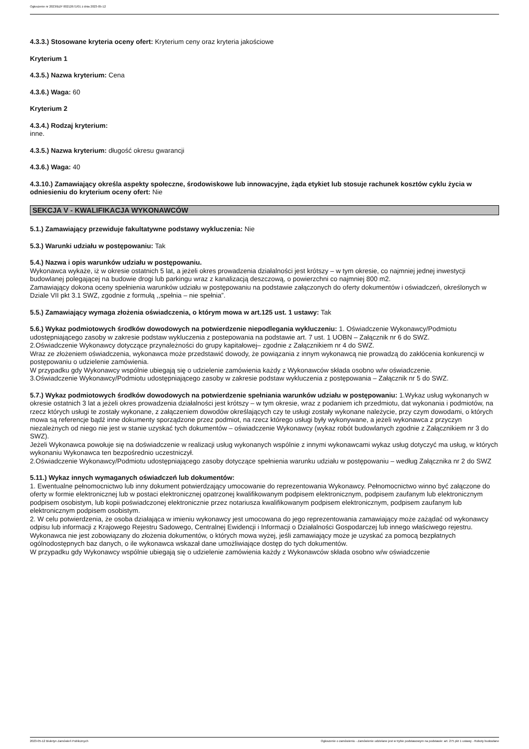Ogłoszenie nr 2023/BZP 00212671/01 z dnia 2023-05-12
4.3.3.) Stosowane kryteria oceny ofert: Kryterium ceny oraz kryteria jakościowe
Kryterium 1
4.3.5.) Nazwa kryterium: Cena
4.3.6.) Waga: 60
Kryterium 2
4.3.4.) Rodzaj kryterium:
inne.
4.3.5.) Nazwa kryterium: długość okresu gwarancji
4.3.6.) Waga: 40
4.3.10.) Zamawiający określa aspekty społeczne, środowiskowe lub innowacyjne, żąda etykiet lub stosuje rachunek kosztów cyklu życia w odniesieniu do kryterium oceny ofert: Nie
SEKCJA V - KWALIFIKACJA WYKONAWCÓW
5.1.) Zamawiający przewiduje fakultatywne podstawy wykluczenia: Nie
5.3.) Warunki udziału w postępowaniu: Tak
5.4.) Nazwa i opis warunków udziału w postępowaniu.
Wykonawca wykaże, iż w okresie ostatnich 5 lat, a jeżeli okres prowadzenia działalności jest krótszy – w tym okresie, co najmniej jednej inwestycji budowlanej polegającej na budowie drogi lub parkingu wraz z kanalizacją deszczową, o powierzchni co najmniej 800 m2.
Zamawiający dokona oceny spełnienia warunków udziału w postępowaniu na podstawie załączonych do oferty dokumentów i oświadczeń, określonych w Dziale VII pkt 3.1 SWZ, zgodnie z formułą ,,spełnia – nie spełnia”.
5.5.) Zamawiający wymaga złożenia oświadczenia, o którym mowa w art.125 ust. 1 ustawy: Tak
5.6.) Wykaz podmiotowych środków dowodowych na potwierdzenie niepodlegania wykluczeniu: 1. Oświadczenie Wykonawcy/Podmiotu udostępniającego zasoby w zakresie podstaw wykluczenia z postepowania na podstawie art. 7 ust. 1 UOBN – Załącznik nr 6 do SWZ.
2.Oświadczenie Wykonawcy dotyczące przynależności do grupy kapitałowej– zgodnie z Załącznikiem nr 4 do SWZ.
Wraz ze złożeniem oświadczenia, wykonawca może przedstawić dowody, że powiązania z innym wykonawcą nie prowadzą do zakłócenia konkurencji w postępowaniu o udzielenie zamówienia.
W przypadku gdy Wykonawcy wspólnie ubiegają się o udzielenie zamówienia każdy z Wykonawców składa osobno w/w oświadczenie.
3.Oświadczenie Wykonawcy/Podmiotu udostępniającego zasoby w zakresie podstaw wykluczenia z postępowania – Załącznik nr 5 do SWZ.
5.7.) Wykaz podmiotowych środków dowodowych na potwierdzenie spełniania warunków udziału w postępowaniu: 1.Wykaz usług wykonanych w okresie ostatnich 3 lat a jeżeli okres prowadzenia działalności jest krótszy – w tym okresie, wraz z podaniem ich przedmiotu, dat wykonania i podmiotów, na rzecz których usługi te zostały wykonane, z załączeniem dowodów określających czy te usługi zostały wykonane należycie, przy czym dowodami, o których mowa są referencje bądź inne dokumenty sporządzone przez podmiot, na rzecz którego usługi były wykonywane, a jeżeli wykonawca z przyczyn niezależnych od niego nie jest w stanie uzyskać tych dokumentów – oświadczenie Wykonawcy (wykaz robót budowlanych zgodnie z Załącznikiem nr 3 do SWZ).
Jeżeli Wykonawca powołuje się na doświadczenie w realizacji usług wykonanych wspólnie z innymi wykonawcami wykaz usług dotyczyć ma usług, w których wykonaniu Wykonawca ten bezpośrednio uczestniczył.
2.Oświadczenie Wykonawcy/Podmiotu udostępniającego zasoby dotyczące spełnienia warunku udziału w postępowaniu – według Załącznika nr 2 do SWZ
5.11.) Wykaz innych wymaganych oświadczeń lub dokumentów:
1. Ewentualne pełnomocnictwo lub inny dokument potwierdzający umocowanie do reprezentowania Wykonawcy. Pełnomocnictwo winno być załączone do oferty w formie elektronicznej lub w postaci elektronicznej opatrzonej kwalifikowanym podpisem elektronicznym, podpisem zaufanym lub elektronicznym podpisem osobistym, lub kopii poświadczonej elektronicznie przez notariusza kwalifikowanym podpisem elektronicznym, podpisem zaufanym lub elektronicznym podpisem osobistym.
2. W celu potwierdzenia, że osoba działająca w imieniu wykonawcy jest umocowana do jego reprezentowania zamawiający może zażądać od wykonawcy odpisu lub informacji z Krajowego Rejestru Sadowego, Centralnej Ewidencji i Informacji o Działalności Gospodarczej lub innego właściwego rejestru.
Wykonawca nie jest zobowiązany do złożenia dokumentów, o których mowa wyżej, jeśli zamawiający może je uzyskać za pomocą bezpłatnych ogólnodostępnych baz danych, o ile wykonawca wskazał dane umożliwiające dostęp do tych dokumentów.
W przypadku gdy Wykonawcy wspólnie ubiegają się o udzielenie zamówienia każdy z Wykonawców składa osobno w/w oświadczenie
2023-05-12 Biuletyn Zamówień Publicznych Ogłoszenie o zamówieniu - Zamówienie udzielane jest w trybie podstawowym na podstawie: art. 275 pkt 1 ustawy - Roboty budowlane